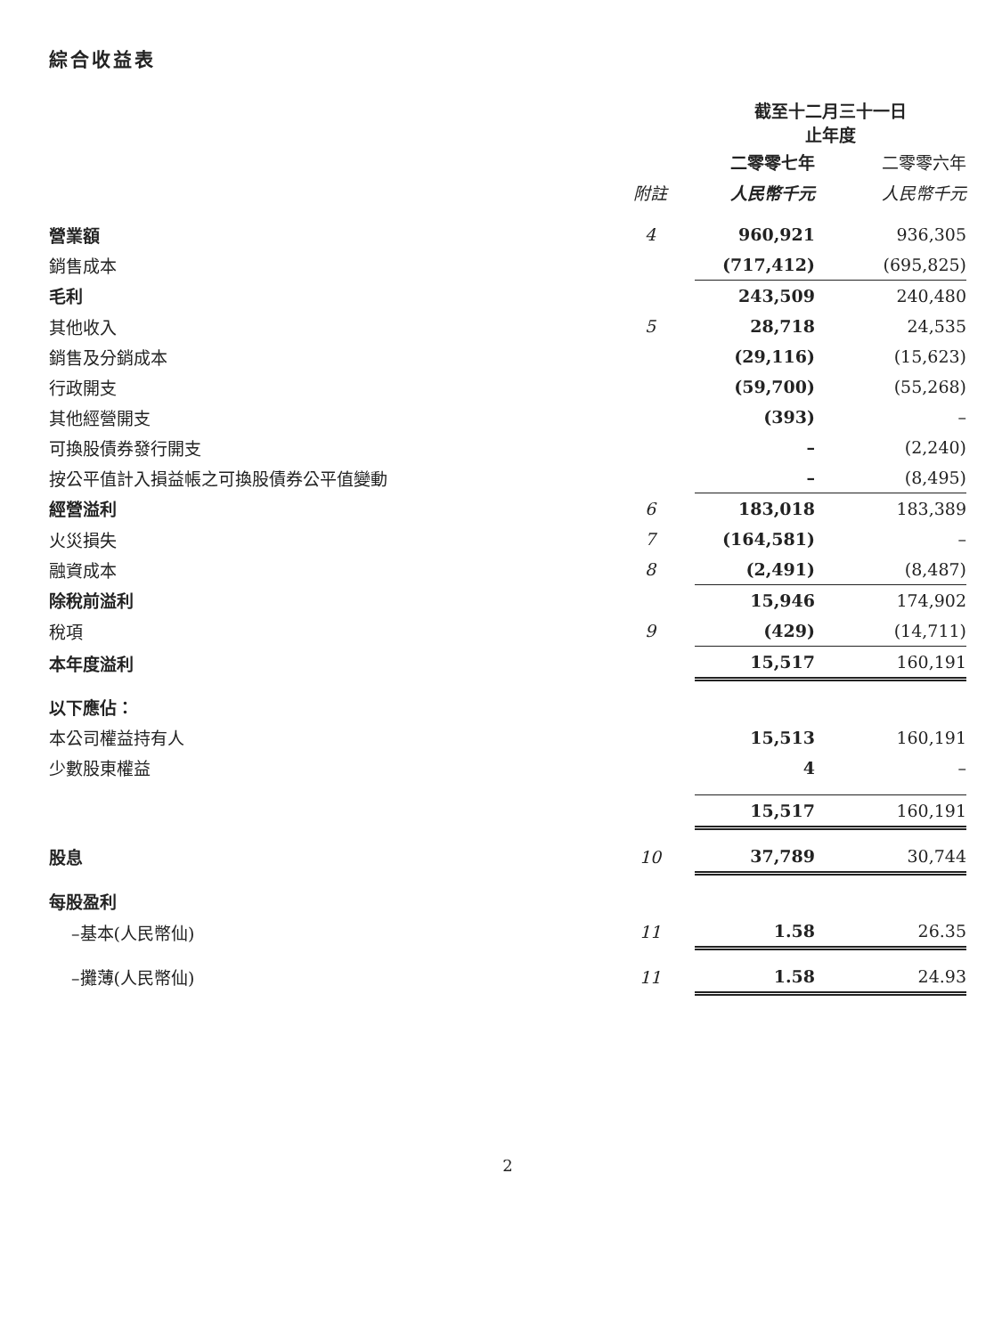綜合收益表
| | | 截至十二月三十一日 止年度 | |
| --- | --- | --- | --- |
| | | 二零零七年 | 二零零六年 |
| | 附註 | 人民幣千元 | 人民幣千元 |
| 營業額 | 4 | 960,921 | 936,305 |
| 銷售成本 | | (717,412) | (695,825) |
| 毛利 | | 243,509 | 240,480 |
| 其他收入 | 5 | 28,718 | 24,535 |
| 銷售及分銷成本 | | (29,116) | (15,623) |
| 行政開支 | | (59,700) | (55,268) |
| 其他經營開支 | | (393) | – |
| 可換股債券發行開支 | | – | (2,240) |
| 按公平值計入損益帳之可換股債券公平值變動 | | – | (8,495) |
| 經營溢利 | 6 | 183,018 | 183,389 |
| 火災損失 | 7 | (164,581) | – |
| 融資成本 | 8 | (2,491) | (8,487) |
| 除稅前溢利 | | 15,946 | 174,902 |
| 稅項 | 9 | (429) | (14,711) |
| 本年度溢利 | | 15,517 | 160,191 |
| 以下應佔： | | | |
| 本公司權益持有人 | | 15,513 | 160,191 |
| 少數股東權益 | | 4 | – |
| | | 15,517 | 160,191 |
| 股息 | 10 | 37,789 | 30,744 |
| 每股盈利 | | | |
| –基本(人民幣仙) | 11 | 1.58 | 26.35 |
| –攤薄(人民幣仙) | 11 | 1.58 | 24.93 |
2